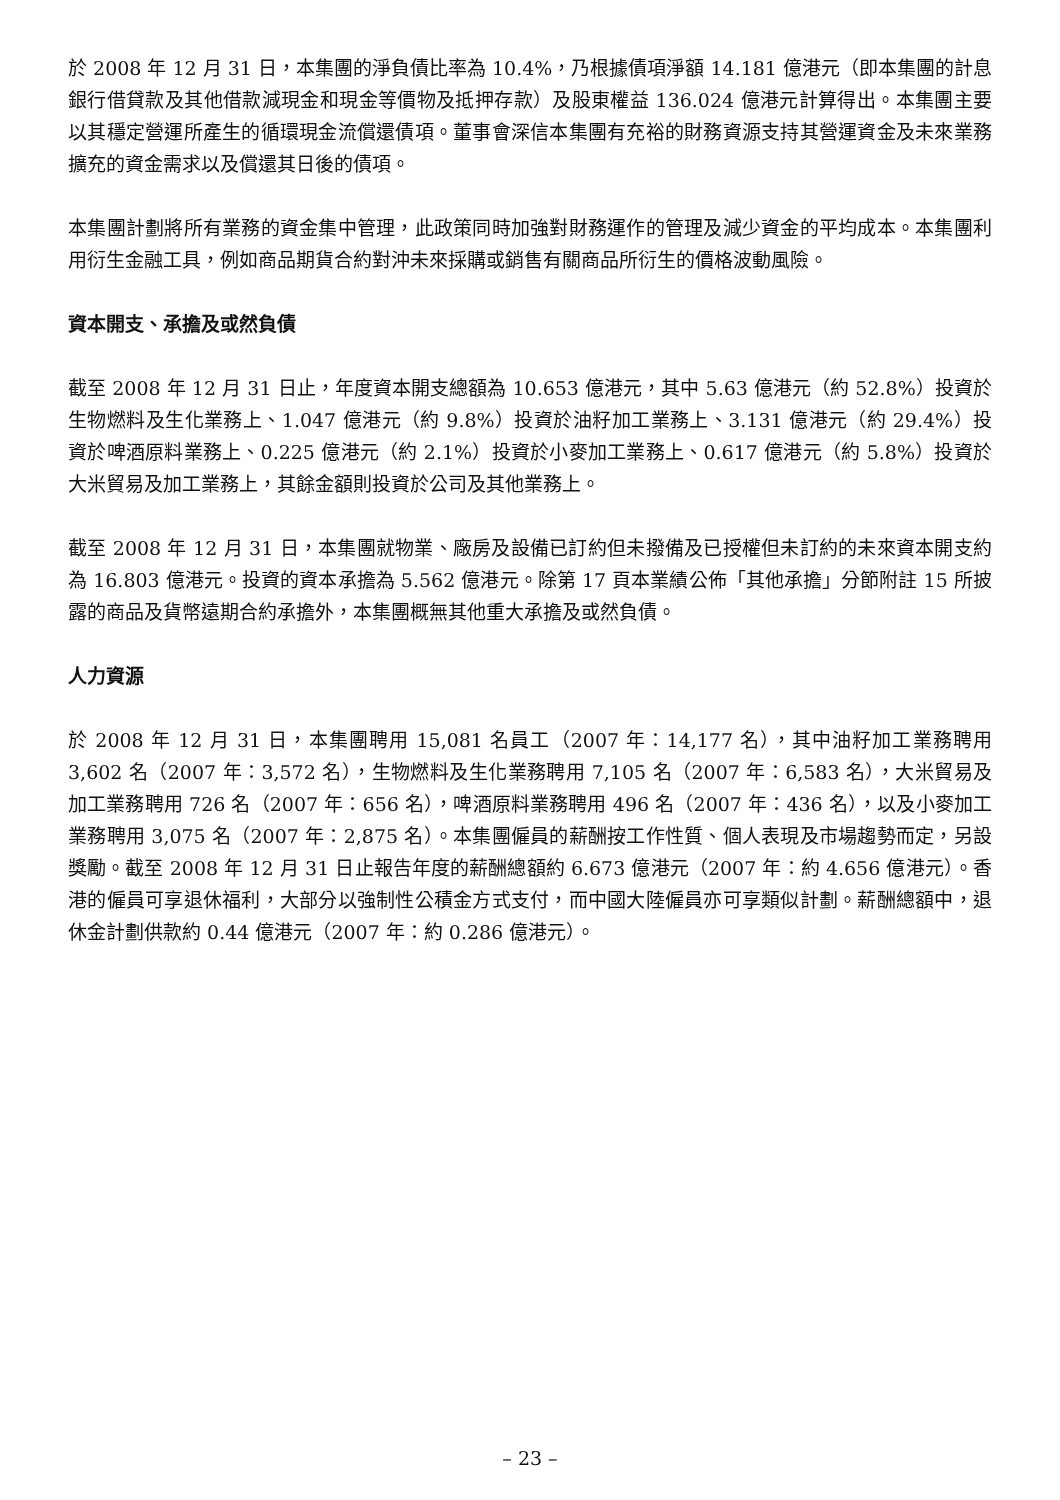於 2008 年 12 月 31 日，本集團的淨負債比率為 10.4%，乃根據債項淨額 14.181 億港元（即本集團的計息銀行借貸款及其他借款減現金和現金等價物及抵押存款）及股東權益 136.024 億港元計算得出。本集團主要以其穩定營運所產生的循環現金流償還債項。董事會深信本集團有充裕的財務資源支持其營運資金及未來業務擴充的資金需求以及償還其日後的債項。
本集團計劃將所有業務的資金集中管理，此政策同時加強對財務運作的管理及減少資金的平均成本。本集團利用衍生金融工具，例如商品期貨合約對沖未來採購或銷售有關商品所衍生的價格波動風險。
資本開支、承擔及或然負債
截至 2008 年 12 月 31 日止，年度資本開支總額為 10.653 億港元，其中 5.63 億港元（約 52.8%）投資於生物燃料及生化業務上、1.047 億港元（約 9.8%）投資於油籽加工業務上、3.131 億港元（約 29.4%）投資於啤酒原料業務上、0.225 億港元（約 2.1%）投資於小麥加工業務上、0.617 億港元（約 5.8%）投資於大米貿易及加工業務上，其餘金額則投資於公司及其他業務上。
截至 2008 年 12 月 31 日，本集團就物業、廠房及設備已訂約但未撥備及已授權但未訂約的未來資本開支約為 16.803 億港元。投資的資本承擔為 5.562 億港元。除第 17 頁本業績公佈「其他承擔」分節附註 15 所披露的商品及貨幣遠期合約承擔外，本集團概無其他重大承擔及或然負債。
人力資源
於 2008 年 12 月 31 日，本集團聘用 15,081 名員工（2007 年：14,177 名），其中油籽加工業務聘用 3,602 名（2007 年：3,572 名），生物燃料及生化業務聘用 7,105 名（2007 年：6,583 名），大米貿易及加工業務聘用 726 名（2007 年：656 名），啤酒原料業務聘用 496 名（2007 年：436 名），以及小麥加工業務聘用 3,075 名（2007 年：2,875 名）。本集團僱員的薪酬按工作性質、個人表現及市場趨勢而定，另設獎勵。截至 2008 年 12 月 31 日止報告年度的薪酬總額約 6.673 億港元（2007 年：約 4.656 億港元）。香港的僱員可享退休福利，大部分以強制性公積金方式支付，而中國大陸僱員亦可享類似計劃。薪酬總額中，退休金計劃供款約 0.44 億港元（2007 年：約 0.286 億港元）。
– 23 –